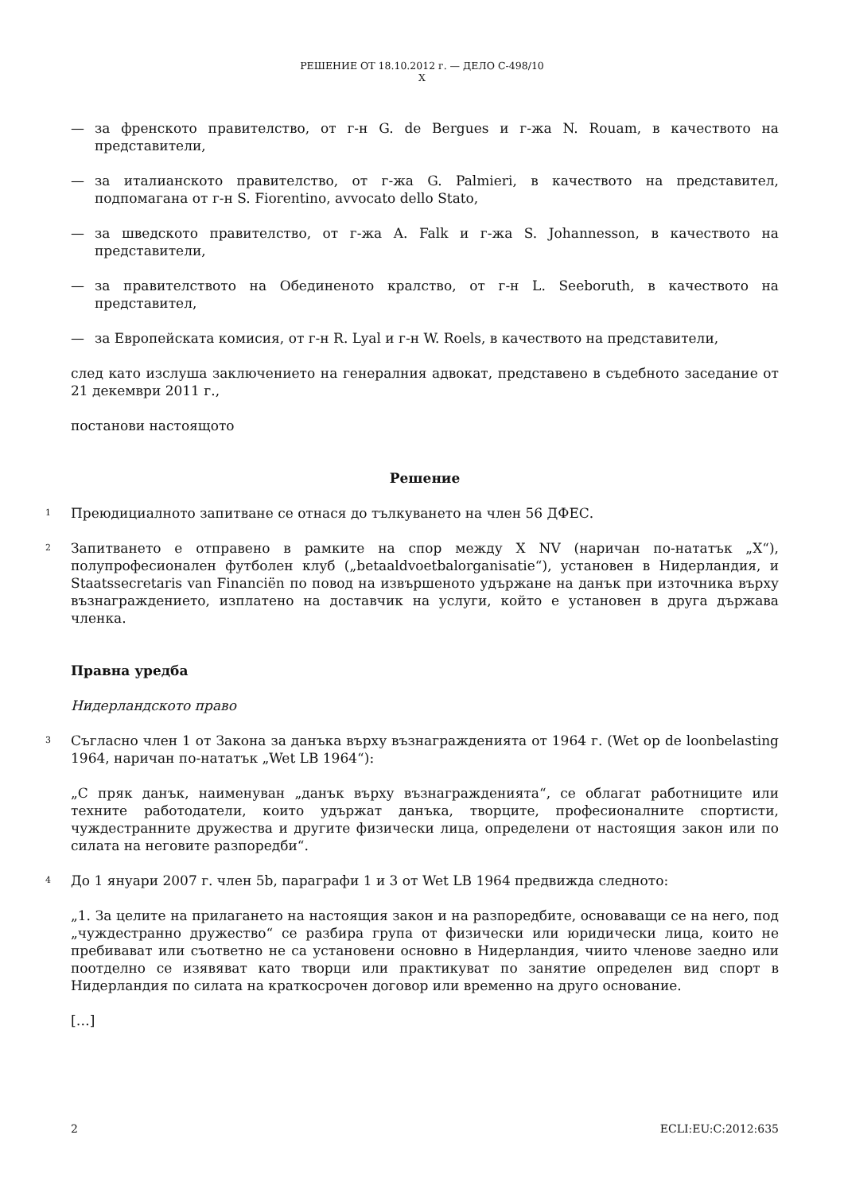РЕШЕНИЕ ОТ 18.10.2012 г. — ДЕЛО C-498/10
X
— за френското правителство, от г-н G. de Bergues и г-жа N. Rouam, в качеството на представители,
— за италианското правителство, от г-жа G. Palmieri, в качеството на представител, подпомагана от г-н S. Fiorentino, avvocato dello Stato,
— за шведското правителство, от г-жа A. Falk и г-жа S. Johannesson, в качеството на представители,
— за правителството на Обединеното кралство, от г-н L. Seeboruth, в качеството на представител,
— за Европейската комисия, от г-н R. Lyal и г-н W. Roels, в качеството на представители,
след като изслуша заключението на генералния адвокат, представено в съдебното заседание от 21 декември 2011 г.,
постанови настоящото
Решение
1 Преюдициалното запитване се отнася до тълкуването на член 56 ДФЕС.
2 Запитването е отправено в рамките на спор между X NV (наричан по-нататък „X“), полупрофесионален футболен клуб („betaaldvoetbalorganisatie“), установен в Нидерландия, и Staatssecretaris van Financiën по повод на извършеното удържане на данък при източника върху възнаграждението, изплатено на доставчик на услуги, който е установен в друга държава членка.
Правна уредба
Нидерландското право
3 Съгласно член 1 от Закона за данъка върху възнагражденията от 1964 г. (Wet op de loonbelasting 1964, наричан по-нататък „Wet LB 1964“):
„С пряк данък, наименуван „данък върху възнагражденията“, се облагат работниците или техните работодатели, които удържат данъка, творците, професионалните спортисти, чуждестранните дружества и другите физически лица, определени от настоящия закон или по силата на неговите разпоредби“.
4 До 1 януари 2007 г. член 5b, параграфи 1 и 3 от Wet LB 1964 предвижда следното:
„1. За целите на прилагането на настоящия закон и на разпоредбите, основаващи се на него, под „чуждестранно дружество“ се разбира група от физически или юридически лица, които не пребивават или съответно не са установени основно в Нидерландия, чиито членове заедно или поотделно се изявяват като творци или практикуват по занятие определен вид спорт в Нидерландия по силата на краткосрочен договор или временно на друго основание.
[…]
2 ECLI:EU:C:2012:635